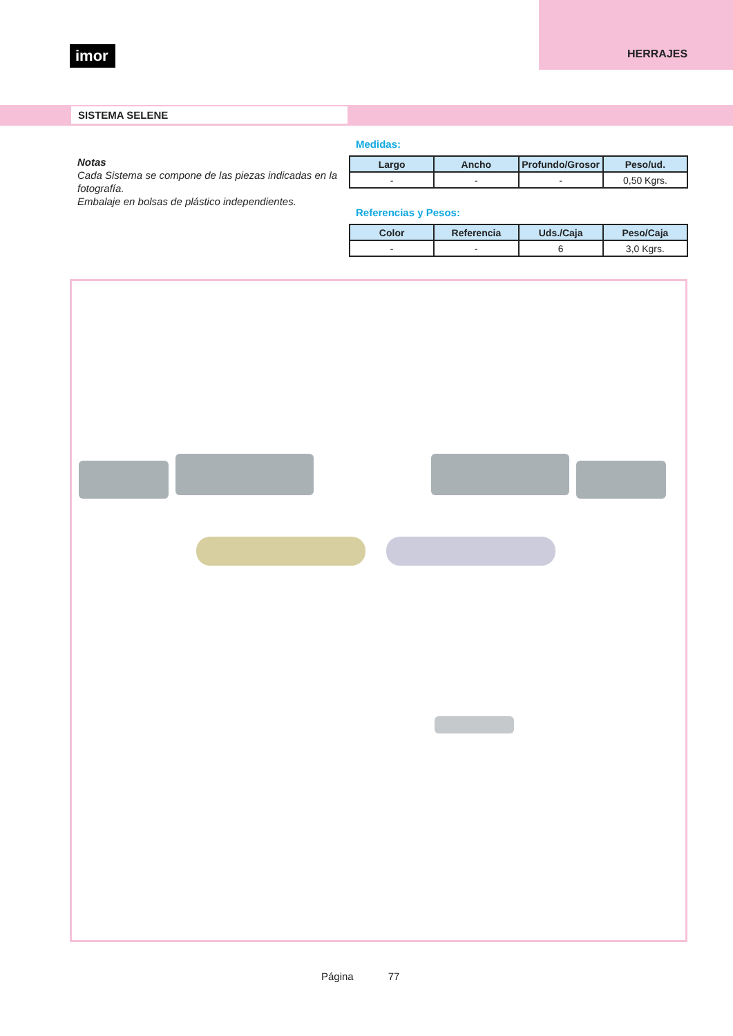imor
HERRAJES
SISTEMA SELENE
Notas
Cada Sistema se compone de las piezas indicadas en la fotografía.
Embalaje en bolsas de plástico independientes.
Medidas:
| Largo | Ancho | Profundo/Grosor | Peso/ud. |
| --- | --- | --- | --- |
| - | - | - | 0,50 Kgrs. |
Referencias y Pesos:
| Color | Referencia | Uds./Caja | Peso/Caja |
| --- | --- | --- | --- |
| - | - | 6 | 3,0 Kgrs. |
Página 77